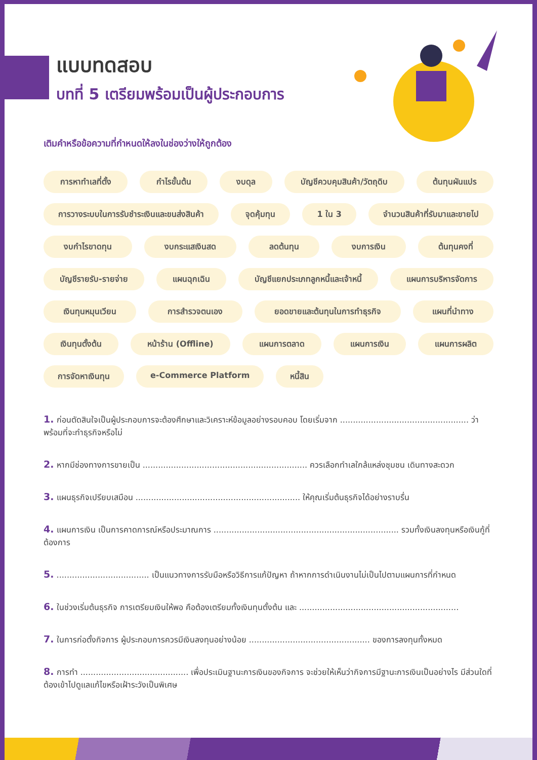แบบทดสอบ
บทที่ 5 เตรียมพร้อมเป็นผู้ประกอบการ
เติมคำหรือข้อความที่กำหนดให้ลงในช่องว่างให้ถูกต้อง
การหาทำเลที่ตั้ง กำไรขั้นต้น งบดุล บัญชีควบคุมสินค้า/วัตถุดิบ ต้นทุนผันแปร การวางระบบในการรับชำระเงินและขนส่งสินค้า จุดคุ้มทุน 1 ใน 3 จำนวนสินค้าที่รับมาและขายไป งบกำไรขาดทุน งบกระแสเงินสด ลดต้นทุน งบการเงิน ต้นทุนคงที่ บัญชีรายรับ-รายจ่าย แผนฉุกเฉิน บัญชีแยกประเภทลูกหนี้และเจ้าหนี้ แผนการบริหารจัดการ เงินทุนหมุนเวียน การสำรวจตนเอง ยอดขายและต้นทุนในการทำธุรกิจ แผนที่นำทาง เงินทุนตั้งต้น หน้าร้าน (Offline) แผนการตลาด แผนการเงิน แผนการผลิต การจัดหาเงินทุน e-Commerce Platform หนี้สิน
1. ก่อนตัดสินใจเป็นผู้ประกอบการจะต้องศึกษาและวิเคราะห์ข้อมูลอย่างรอบคอบ โดยเริ่มจาก .................................................. ว่าพร้อมที่จะทำธุรกิจหรือไม่
2. หากมีช่องทางการขายเป็น ................................................................ ควรเลือกทำเลใกล้แหล่งชุมชน เดินทางสะดวก
3. แผนธุรกิจเปรียบเสมือน ................................................................ ให้คุณเริ่มต้นธุรกิจได้อย่างราบรื่น
4. แผนการเงิน เป็นการคาดการณ์หรือประมาณการ ........................................................................ รวมทั้งเงินลงทุนหรือเงินกู้ที่ต้องการ
5. .................................... เป็นแนวทางการรับมือหรือวิธีการแก้ปัญหา ถ้าหากการดำเนินงานไม่เป็นไปตามแผนการที่กำหนด
6. ในช่วงเริ่มต้นธุรกิจ การเตรียมเงินให้พอ คือต้องเตรียมทั้งเงินทุนตั้งต้น และ ..............................................................
7. ในการก่อตั้งกิจการ ผู้ประกอบการควรมีเงินลงทุนอย่างน้อย ............................................... ของการลงทุนทั้งหมด
8. การทำ .......................................... เพื่อประเมินฐานะการเงินของกิจการ จะช่วยให้เห็นว่ากิจการมีฐานะการเงินเป็นอย่างไร มีส่วนใดที่ต้องเข้าไปดูแลแก้ไขหรือเฝ้าระวังเป็นพิเศษ